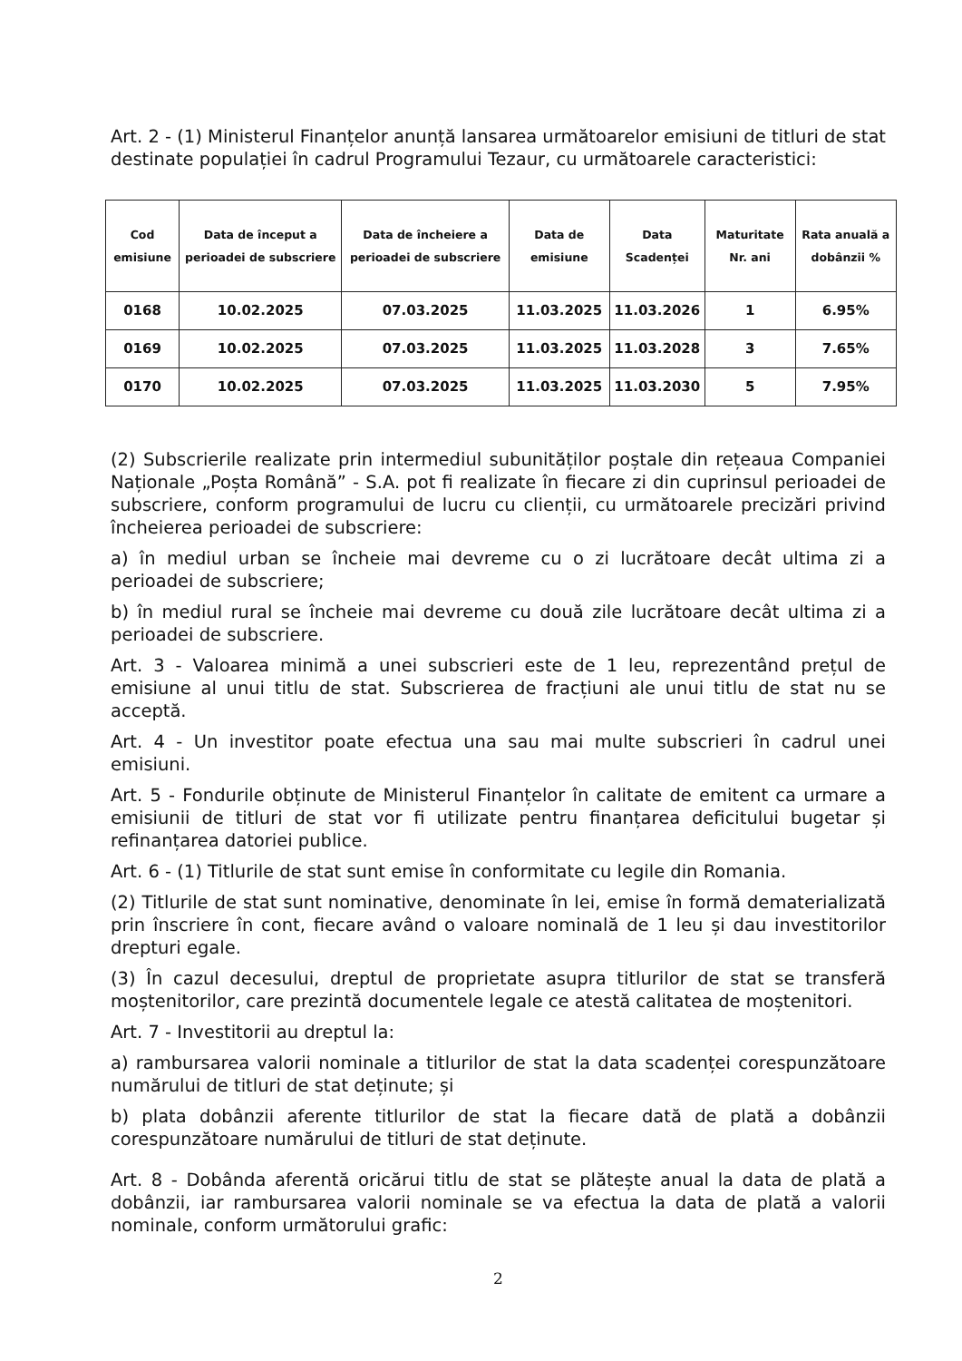Art. 2 - (1) Ministerul Finanțelor anunță lansarea următoarelor emisiuni de titluri de stat destinate populației în cadrul Programului Tezaur, cu următoarele caracteristici:
| Cod emisiune | Data de început a perioadei de subscriere | Data de încheiere a perioadei de subscriere | Data de emisiune | Data Scadenței | Maturitate Nr. ani | Rata anuală a dobânzii % |
| --- | --- | --- | --- | --- | --- | --- |
| 0168 | 10.02.2025 | 07.03.2025 | 11.03.2025 | 11.03.2026 | 1 | 6.95% |
| 0169 | 10.02.2025 | 07.03.2025 | 11.03.2025 | 11.03.2028 | 3 | 7.65% |
| 0170 | 10.02.2025 | 07.03.2025 | 11.03.2025 | 11.03.2030 | 5 | 7.95% |
(2) Subscrierile realizate prin intermediul subunităților poștale din rețeaua Companiei Naționale „Poșta Română” - S.A. pot fi realizate în fiecare zi din cuprinsul perioadei de subscriere, conform programului de lucru cu clienții, cu următoarele precizări privind încheierea perioadei de subscriere:
a) în mediul urban se încheie mai devreme cu o zi lucrătoare decât ultima zi a perioadei de subscriere;
b) în mediul rural se încheie mai devreme cu două zile lucrătoare decât ultima zi a perioadei de subscriere.
Art. 3 - Valoarea minimă a unei subscrieri este de 1 leu, reprezentând prețul de emisiune al unui titlu de stat. Subscrierea de fracțiuni ale unui titlu de stat nu se acceptă.
Art. 4 - Un investitor poate efectua una sau mai multe subscrieri în cadrul unei emisiuni.
Art. 5 - Fondurile obținute de Ministerul Finanțelor în calitate de emitent ca urmare a emisiunii de titluri de stat vor fi utilizate pentru finanțarea deficitului bugetar și refinanțarea datoriei publice.
Art. 6 - (1) Titlurile de stat sunt emise în conformitate cu legile din Romania.
(2) Titlurile de stat sunt nominative, denominate în lei, emise în formă dematerializată prin înscriere în cont, fiecare având o valoare nominală de 1 leu și dau investitorilor drepturi egale.
(3) În cazul decesului, dreptul de proprietate asupra titlurilor de stat se transferă moștenitorilor, care prezintă documentele legale ce atestă calitatea de moștenitori.
Art. 7 - Investitorii au dreptul la:
a) rambursarea valorii nominale a titlurilor de stat la data scadenței corespunzătoare numărului de titluri de stat deținute; și
b) plata dobânzii aferente titlurilor de stat la fiecare dată de plată a dobânzii corespunzătoare numărului de titluri de stat deținute.
Art. 8 - Dobânda aferentă oricărui titlu de stat se plătește anual la data de plată a dobânzii, iar rambursarea valorii nominale se va efectua la data de plată a valorii nominale, conform următorului grafic:
2